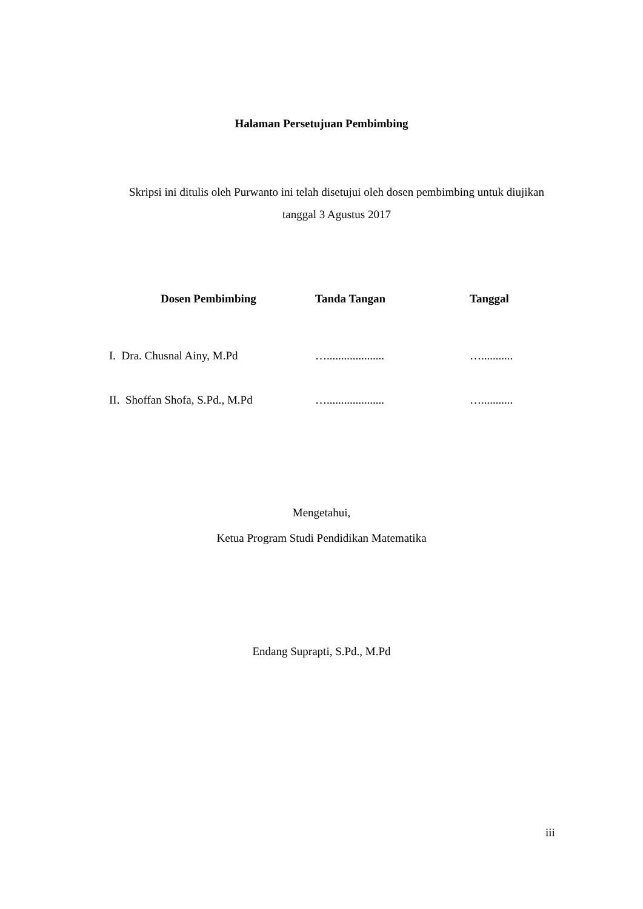Halaman Persetujuan Pembimbing
Skripsi ini ditulis oleh Purwanto ini telah disetujui oleh dosen pembimbing untuk diujikan tanggal 3 Agustus 2017
| Dosen Pembimbing | Tanda Tangan | Tanggal |
| --- | --- | --- |
| I. Dra. Chusnal Ainy, M.Pd | ….................... | …........... |
| II. Shoffan Shofa, S.Pd., M.Pd | ….................... | …........... |
Mengetahui,
Ketua Program Studi Pendidikan Matematika
Endang Suprapti, S.Pd., M.Pd
iii